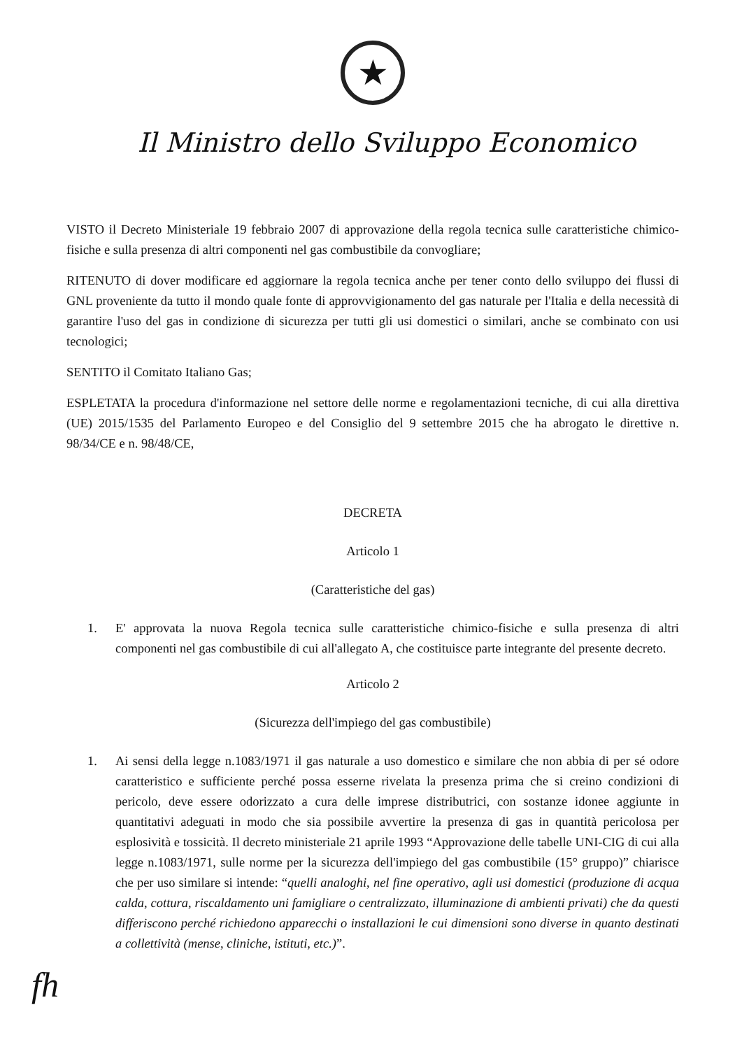★
Il Ministro dello Sviluppo Economico
VISTO il Decreto Ministeriale 19 febbraio 2007 di approvazione della regola tecnica sulle caratteristiche chimico-fisiche e sulla presenza di altri componenti nel gas combustibile da convogliare;
RITENUTO di dover modificare ed aggiornare la regola tecnica anche per tener conto dello sviluppo dei flussi di GNL proveniente da tutto il mondo quale fonte di approvvigionamento del gas naturale per l'Italia e della necessità di garantire l'uso del gas in condizione di sicurezza per tutti gli usi domestici o similari, anche se combinato con usi tecnologici;
SENTITO il Comitato Italiano Gas;
ESPLETATA la procedura d'informazione nel settore delle norme e regolamentazioni tecniche, di cui alla direttiva (UE) 2015/1535 del Parlamento Europeo e del Consiglio del 9 settembre 2015 che ha abrogato le direttive n. 98/34/CE e n. 98/48/CE,
DECRETA
Articolo 1
(Caratteristiche del gas)
1. E' approvata la nuova Regola tecnica sulle caratteristiche chimico-fisiche e sulla presenza di altri componenti nel gas combustibile di cui all'allegato A, che costituisce parte integrante del presente decreto.
Articolo 2
(Sicurezza dell'impiego del gas combustibile)
1. Ai sensi della legge n.1083/1971 il gas naturale a uso domestico e similare che non abbia di per sé odore caratteristico e sufficiente perché possa esserne rivelata la presenza prima che si creino condizioni di pericolo, deve essere odorizzato a cura delle imprese distributrici, con sostanze idonee aggiunte in quantitativi adeguati in modo che sia possibile avvertire la presenza di gas in quantità pericolosa per esplosività e tossicità. Il decreto ministeriale 21 aprile 1993 “Approvazione delle tabelle UNI-CIG di cui alla legge n.1083/1971, sulle norme per la sicurezza dell'impiego del gas combustibile (15° gruppo)” chiarisce che per uso similare si intende: “quelli analoghi, nel fine operativo, agli usi domestici (produzione di acqua calda, cottura, riscaldamento uni famigliare o centralizzato, illuminazione di ambienti privati) che da questi differiscono perché richiedono apparecchi o installazioni le cui dimensioni sono diverse in quanto destinati a collettività (mense, cliniche, istituti, etc.)”.
fh